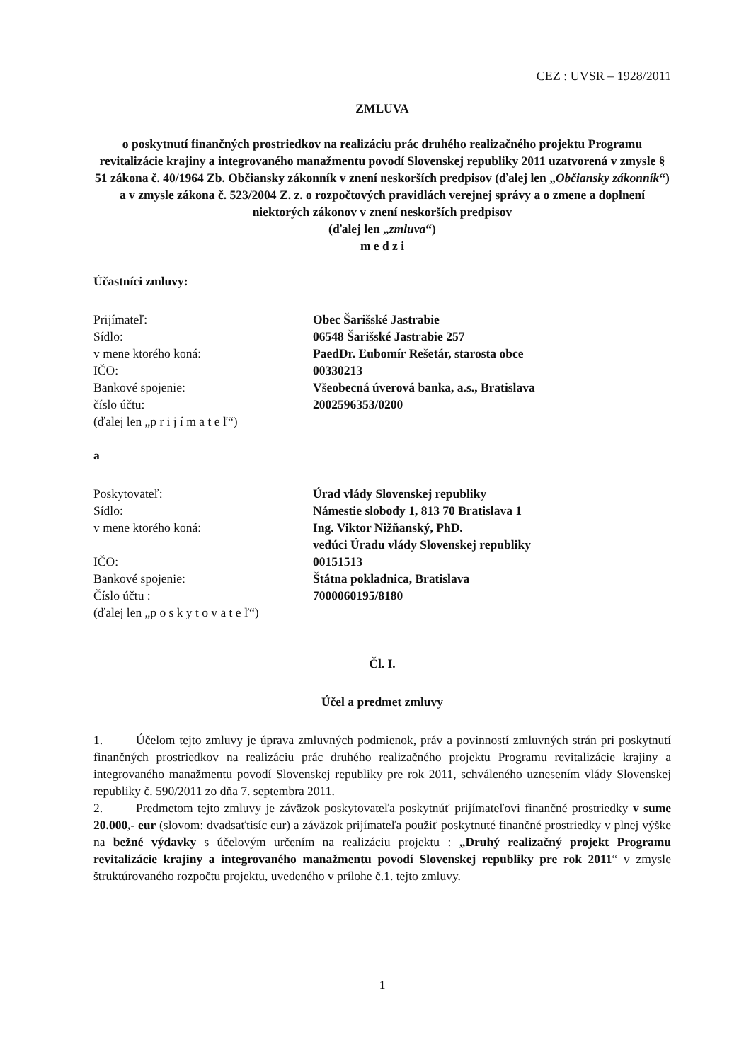CEZ : UVSR – 1928/2011
ZMLUVA
o poskytnutí finančných prostriedkov na realizáciu prác druhého realizačného projektu Programu revitalizácie krajiny a integrovaného manažmentu povodí Slovenskej republiky 2011 uzatvorená v zmysle § 51 zákona č. 40/1964 Zb. Občiansky zákonník v znení neskorších predpisov (ďalej len „Občiansky zákonník“) a v zmysle zákona č. 523/2004 Z. z. o rozpočtových pravidlách verejnej správy a o zmene a doplnení niektorých zákonov v znení neskorších predpisov
(ďalej len „zmluva“)
m e d z i
Účastníci zmluvy:
Prijímateľ:
Obec Šarišské Jastrabie
Sídlo:
06548 Šarišské Jastrabie 257
v mene ktorého koná:
PaedDr. Ľubomír Rešetár, starosta obce
IČO:
00330213
Bankové spojenie:
Všeobecná úverová banka, a.s., Bratislava
číslo účtu:
2002596353/0200
(ďalej len „p r i j í m a t e ľ“)
a
Poskytovateľ:
Úrad vlády Slovenskej republiky
Sídlo:
Námestie slobody 1, 813 70 Bratislava 1
v mene ktorého koná:
Ing. Viktor Nižňanský, PhD.
vedúci Úradu vlády Slovenskej republiky
IČO:
00151513
Bankové spojenie:
Štátna pokladnica, Bratislava
Číslo účtu :
7000060195/8180
(ďalej len „p o s k y t o v a t e ľ“)
Čl. I.
Účel a predmet zmluvy
1. Účelom tejto zmluvy je úprava zmluvných podmienok, práv a povinností zmluvných strán pri poskytnutí finančných prostriedkov na realizáciu prác druhého realizačného projektu Programu revitalizácie krajiny a integrovaného manažmentu povodí Slovenskej republiky pre rok 2011, schváleného uznesením vlády Slovenskej republiky č. 590/2011 zo dňa 7. septembra 2011.
2. Predmetom tejto zmluvy je záväzok poskytovateľa poskytnúť prijímateľovi finančné prostriedky v sume 20.000,- eur (slovom: dvadsaťtisíc eur) a záväzok prijímateľa použiť poskytnuté finančné prostriedky v plnej výške na bežné výdavky s účelovým určením na realizáciu projektu : „Druhý realizačný projekt Programu revitalizácie krajiny a integrovaného manažmentu povodí Slovenskej republiky pre rok 2011“ v zmysle štruktúrovaného rozpočtu projektu, uvedeného v prílohe č.1. tejto zmluvy.
1